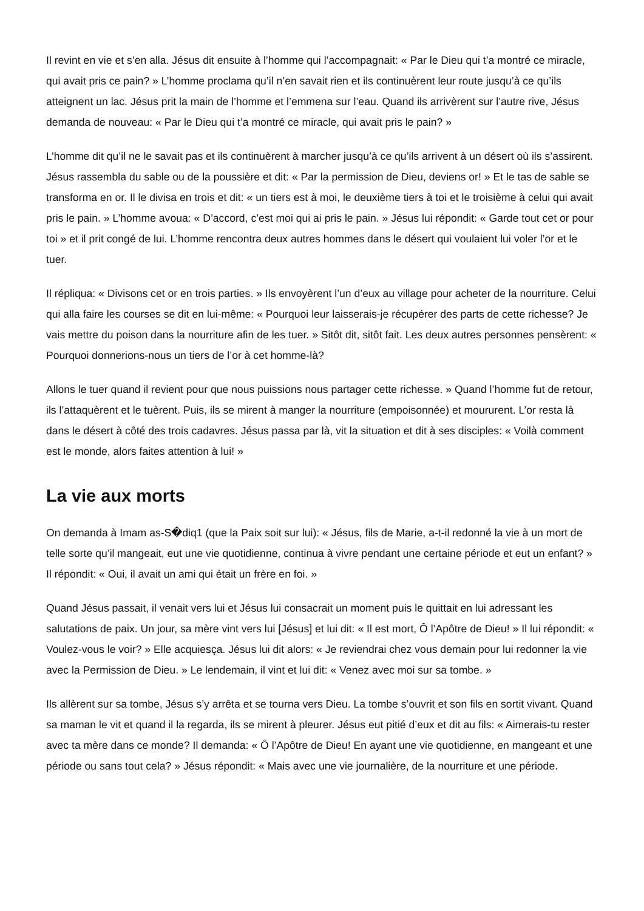Il revint en vie et s’en alla. Jésus dit ensuite à l’homme qui l’accompagnait: « Par le Dieu qui t’a montré ce miracle, qui avait pris ce pain? » L’homme proclama qu’il n’en savait rien et ils continuèrent leur route jusqu’à ce qu’ils atteignent un lac. Jésus prit la main de l’homme et l’emmena sur l’eau. Quand ils arrivèrent sur l’autre rive, Jésus demanda de nouveau: « Par le Dieu qui t’a montré ce miracle, qui avait pris le pain? »
L’homme dit qu’il ne le savait pas et ils continuèrent à marcher jusqu’à ce qu’ils arrivent à un désert où ils s’assirent. Jésus rassembla du sable ou de la poussière et dit: « Par la permission de Dieu, deviens or! » Et le tas de sable se transforma en or. Il le divisa en trois et dit: « un tiers est à moi, le deuxième tiers à toi et le troisième à celui qui avait pris le pain. » L’homme avoua: « D’accord, c’est moi qui ai pris le pain. » Jésus lui répondit: « Garde tout cet or pour toi » et il prit congé de lui. L’homme rencontra deux autres hommes dans le désert qui voulaient lui voler l’or et le tuer.
Il répliqua: « Divisons cet or en trois parties. » Ils envoyèrent l’un d’eux au village pour acheter de la nourriture. Celui qui alla faire les courses se dit en lui-même: « Pourquoi leur laisserais-je récupérer des parts de cette richesse? Je vais mettre du poison dans la nourriture afin de les tuer. » Sitôt dit, sitôt fait. Les deux autres personnes pensèrent: « Pourquoi donnerions-nous un tiers de l’or à cet homme-là?
Allons le tuer quand il revient pour que nous puissions nous partager cette richesse. » Quand l’homme fut de retour, ils l’attaquèrent et le tuèrent. Puis, ils se mirent à manger la nourriture (empoisonnée) et moururent. L’or resta là dans le désert à côté des trois cadavres. Jésus passa par là, vit la situation et dit à ses disciples: « Voilà comment est le monde, alors faites attention à lui! »
La vie aux morts
On demanda à Imam as-S�diq1 (que la Paix soit sur lui): « Jésus, fils de Marie, a-t-il redonné la vie à un mort de telle sorte qu’il mangeait, eut une vie quotidienne, continua à vivre pendant une certaine période et eut un enfant? » Il répondit: « Oui, il avait un ami qui était un frère en foi. »
Quand Jésus passait, il venait vers lui et Jésus lui consacrait un moment puis le quittait en lui adressant les salutations de paix. Un jour, sa mère vint vers lui [Jésus] et lui dit: « Il est mort, Ô l’Apôtre de Dieu! » Il lui répondit: « Voulez-vous le voir? » Elle acquiesça. Jésus lui dit alors: « Je reviendrai chez vous demain pour lui redonner la vie avec la Permission de Dieu. » Le lendemain, il vint et lui dit: « Venez avec moi sur sa tombe. »
Ils allèrent sur sa tombe, Jésus s’y arrêta et se tourna vers Dieu. La tombe s’ouvrit et son fils en sortit vivant. Quand sa maman le vit et quand il la regarda, ils se mirent à pleurer. Jésus eut pitié d’eux et dit au fils: « Aimerais-tu rester avec ta mère dans ce monde? Il demanda: « Ô l’Apôtre de Dieu! En ayant une vie quotidienne, en mangeant et une période ou sans tout cela? » Jésus répondit: « Mais avec une vie journalière, de la nourriture et une période.